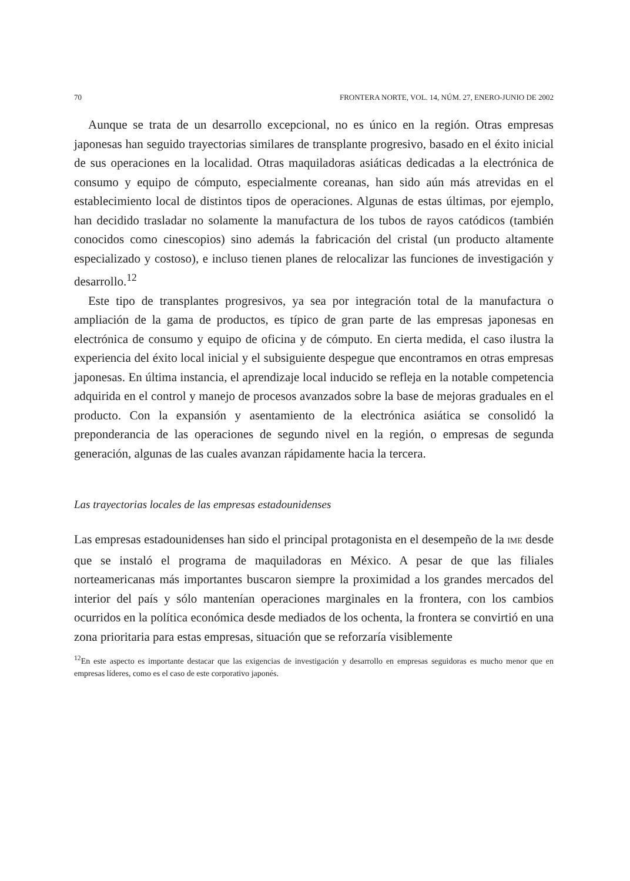70 FRONTERA NORTE, VOL. 14, NÚM. 27, ENERO-JUNIO DE 2002
Aunque se trata de un desarrollo excepcional, no es único en la región. Otras empresas japonesas han seguido trayectorias similares de transplante progresivo, basado en el éxito inicial de sus operaciones en la localidad. Otras maquiladoras asiáticas dedicadas a la electrónica de consumo y equipo de cómputo, especialmente coreanas, han sido aún más atrevidas en el estableci­miento local de distintos tipos de operaciones. Algunas de estas últimas, por ejemplo, han decidido trasladar no solamente la manufactura de los tubos de rayos catódicos (también conocidos como cinescopios) sino además la fabri­cación del cristal (un producto altamente especializado y costoso), e incluso tienen planes de relocalizar las funciones de investigación y desarrollo.<sup>12</sup>
Este tipo de transplantes progresivos, ya sea por integración total de la manufactura o ampliación de la gama de productos, es típico de gran parte de las empresas japonesas en electrónica de consumo y equipo de oficina y de cómputo. En cierta medida, el caso ilustra la experiencia del éxito local inicial y el subsiguiente despegue que encontramos en otras empresas japonesas. En última instancia, el aprendizaje local inducido se refleja en la notable compe­tencia adquirida en el control y manejo de procesos avanzados sobre la base de mejoras graduales en el producto. Con la expansión y asentamiento de la electrónica asiática se consolidó la preponderancia de las operaciones de se­gundo nivel en la región, o empresas de segunda generación, algunas de las cuales avanzan rápidamente hacia la tercera.
Las trayectorias locales de las empresas estadounidenses
Las empresas estadounidenses han sido el principal protagonista en el desem­peño de la IME desde que se instaló el programa de maquiladoras en México. A pesar de que las filiales norteamericanas más importantes buscaron siempre la proximidad a los grandes mercados del interior del país y sólo mantenían ope­raciones marginales en la frontera, con los cambios ocurridos en la política económica desde mediados de los ochenta, la frontera se convirtió en una zona prioritaria para estas empresas, situación que se reforzaría visiblemente
<sup>12</sup> En este aspecto es importante destacar que las exigencias de investigación y desarrollo en empresas seguidoras es mucho menor que en empresas líderes, como es el caso de este corporativo japonés.